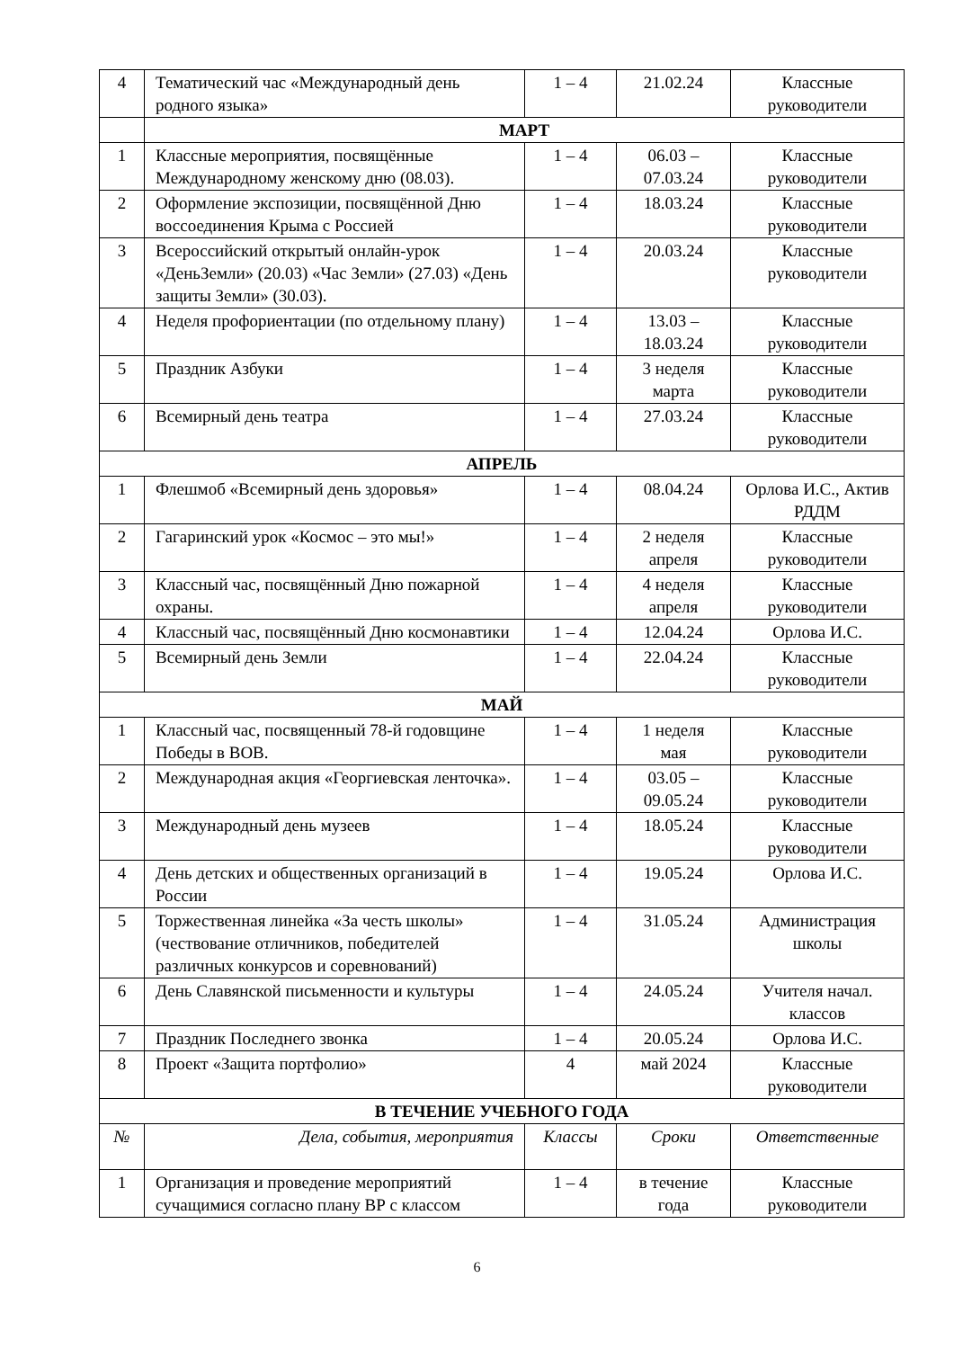| 4 | Тематический час «Международный день родного языка» | 1 – 4 | 21.02.24 | Классные руководители |
| | МАРТ | | | |
| 1 | Классные мероприятия, посвящённые Международному женскому дню (08.03). | 1 – 4 | 06.03 – 07.03.24 | Классные руководители |
| 2 | Оформление экспозиции, посвящённой Дню воссоединения Крыма с Россией | 1 – 4 | 18.03.24 | Классные руководители |
| 3 | Всероссийский открытый онлайн-урок «ДеньЗемли» (20.03) «Час Земли» (27.03) «День защиты Земли» (30.03). | 1 – 4 | 20.03.24 | Классные руководители |
| 4 | Неделя профориентации (по отдельному плану) | 1 – 4 | 13.03 – 18.03.24 | Классные руководители |
| 5 | Праздник Азбуки | 1 – 4 | 3 неделя марта | Классные руководители |
| 6 | Всемирный день театра | 1 – 4 | 27.03.24 | Классные руководители |
| АПРЕЛЬ | | | | |
| 1 | Флешмоб «Всемирный день здоровья» | 1 – 4 | 08.04.24 | Орлова И.С., Актив РДДМ |
| 2 | Гагаринский урок «Космос – это мы!» | 1 – 4 | 2 неделя апреля | Классные руководители |
| 3 | Классный час, посвящённый Дню пожарной охраны. | 1 – 4 | 4 неделя апреля | Классные руководители |
| 4 | Классный час, посвящённый Дню космонавтики | 1 – 4 | 12.04.24 | Орлова И.С. |
| 5 | Всемирный день Земли | 1 – 4 | 22.04.24 | Классные руководители |
| МАЙ | | | | |
| 1 | Классный час, посвященный 78-й годовщине Победы в ВОВ. | 1 – 4 | 1 неделя мая | Классные руководители |
| 2 | Международная акция «Георгиевская ленточка». | 1 – 4 | 03.05 – 09.05.24 | Классные руководители |
| 3 | Международный день музеев | 1 – 4 | 18.05.24 | Классные руководители |
| 4 | День детских и общественных организаций в России | 1 – 4 | 19.05.24 | Орлова И.С. |
| 5 | Торжественная линейка «За честь школы» (чествование отличников, победителей различных конкурсов и соревнований) | 1 – 4 | 31.05.24 | Администрация школы |
| 6 | День Славянской письменности и культуры | 1 – 4 | 24.05.24 | Учителя начал. классов |
| 7 | Праздник Последнего звонка | 1 – 4 | 20.05.24 | Орлова И.С. |
| 8 | Проект «Защита портфолио» | 4 | май 2024 | Классные руководители |
| В ТЕЧЕНИЕ УЧЕБНОГО ГОДА | | | | |
| № | Дела, события, мероприятия | Классы | Сроки | Ответственные |
| 1 | Организация и проведение мероприятий сучащимися согласно плану ВР с классом | 1 – 4 | в течение года | Классные руководители |
6